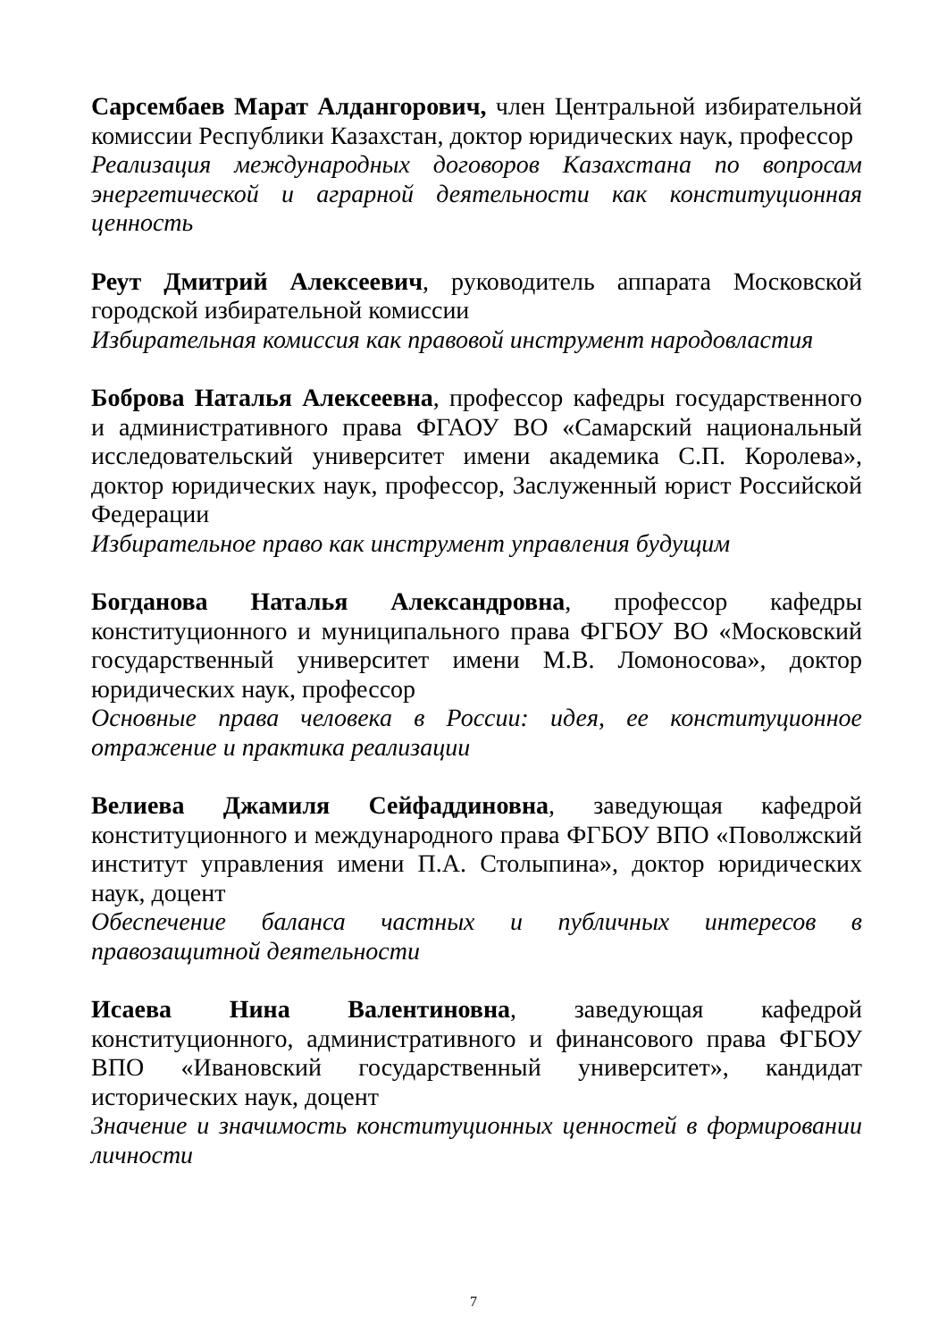Сарсембаев Марат Алдангорович, член Центральной избирательной комиссии Республики Казахстан, доктор юридических наук, профессор
Реализация международных договоров Казахстана по вопросам энергетической и аграрной деятельности как конституционная ценность
Реут Дмитрий Алексеевич, руководитель аппарата Московской городской избирательной комиссии
Избирательная комиссия как правовой инструмент народовластия
Боброва Наталья Алексеевна, профессор кафедры государственного и административного права ФГАОУ ВО «Самарский национальный исследовательский университет имени академика С.П. Королева», доктор юридических наук, профессор, Заслуженный юрист Российской Федерации
Избирательное право как инструмент управления будущим
Богданова Наталья Александровна, профессор кафедры конституционного и муниципального права ФГБОУ ВО «Московский государственный университет имени М.В. Ломоносова», доктор юридических наук, профессор
Основные права человека в России: идея, ее конституционное отражение и практика реализации
Велиева Джамиля Сейфаддиновна, заведующая кафедрой конституционного и международного права ФГБОУ ВПО «Поволжский институт управления имени П.А. Столыпина», доктор юридических наук, доцент
Обеспечение баланса частных и публичных интересов в правозащитной деятельности
Исаева Нина Валентиновна, заведующая кафедрой конституционного, административного и финансового права ФГБОУ ВПО «Ивановский государственный университет», кандидат исторических наук, доцент
Значение и значимость конституционных ценностей в формировании личности
7